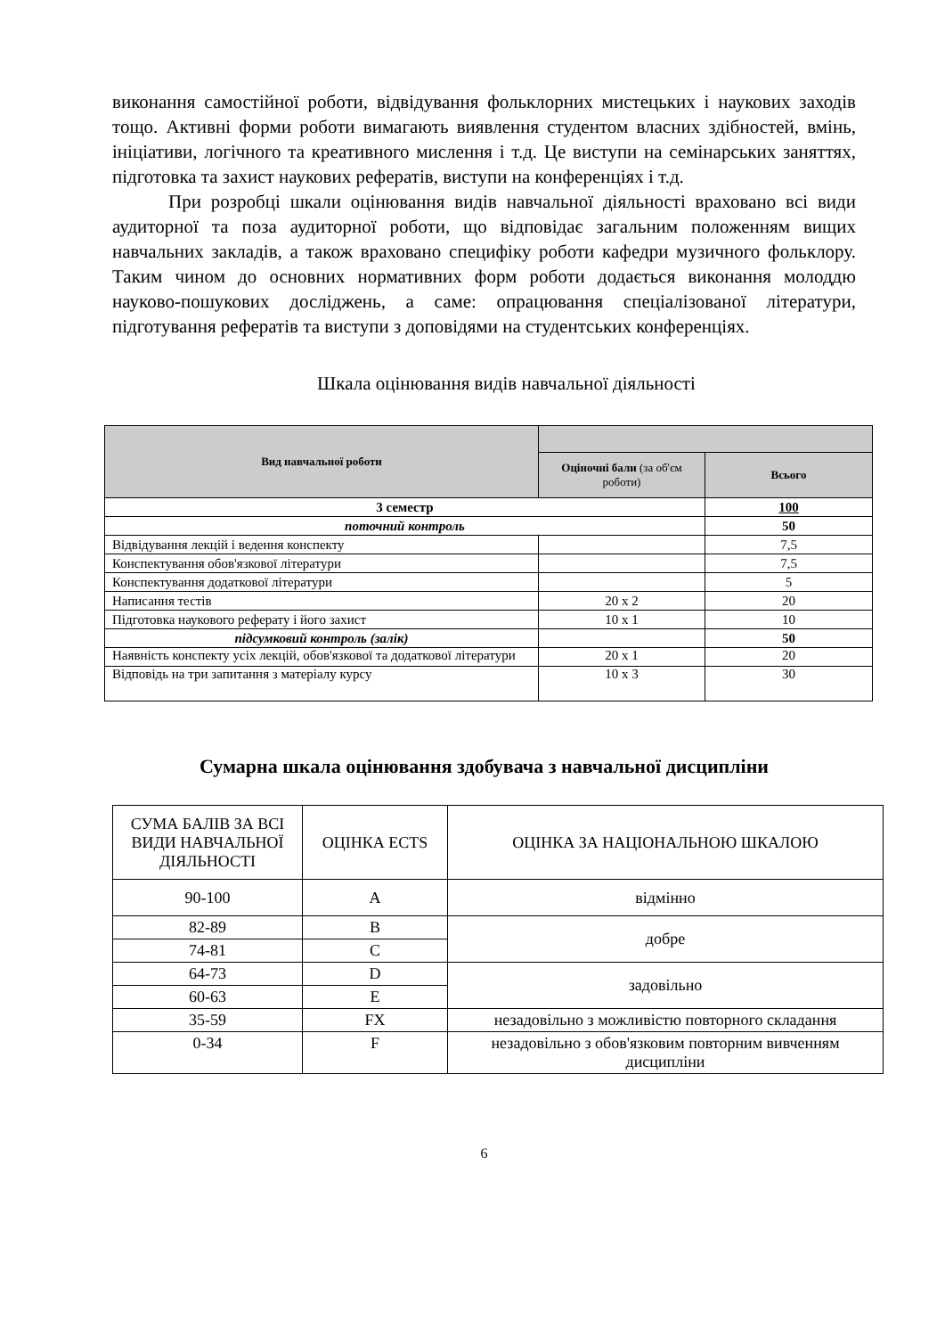виконання самостійної роботи, відвідування фольклорних мистецьких і наукових заходів тощо. Активні форми роботи вимагають виявлення студентом власних здібностей, вмінь, ініціативи, логічного та креативного мислення і т.д. Це виступи на семінарських заняттях, підготовка та захист наукових рефератів, виступи на конференціях і т.д.
При розробці шкали оцінювання видів навчальної діяльності враховано всі види аудиторної та поза аудиторної роботи, що відповідає загальним положенням вищих навчальних закладів, а також враховано специфіку роботи кафедри музичного фольклору. Таким чином до основних нормативних форм роботи додається виконання молоддю науково-пошукових досліджень, а саме: опрацювання спеціалізованої літератури, підготування рефератів та виступи з доповідями на студентських конференціях.
Шкала оцінювання видів навчальної діяльності
| Вид навчальної роботи | | |
| --- | --- | --- |
| | Оціночні бали (за об'єм роботи) | Всього |
| 3 семестр | | 100 |
| поточний контроль | | 50 |
| Відвідування лекцій і ведення конспекту | | 7,5 |
| Конспектування обов'язкової літератури | | 7,5 |
| Конспектування додаткової літератури | | 5 |
| Написання тестів | 20 х 2 | 20 |
| Підготовка наукового реферату і його захист | 10 х 1 | 10 |
| підсумковий контроль (залік) | | 50 |
| Наявність конспекту усіх лекцій, обов'язкової та додаткової літератури | 20 х 1 | 20 |
| Відповідь на три запитання з матеріалу курсу | 10 х 3 | 30 |
Сумарна шкала оцінювання здобувача з навчальної дисципліни
| СУМА БАЛІВ ЗА ВСІ ВИДИ НАВЧАЛЬНОЇ ДІЯЛЬНОСТІ | ОЦІНКА ECTS | ОЦІНКА ЗА НАЦІОНАЛЬНОЮ ШКАЛОЮ |
| 90-100 | A | відмінно |
| 82-89 | B | добре |
| 74-81 | C | |
| 64-73 | D | задовільно |
| 60-63 | E | |
| 35-59 | FX | незадовільно з можливістю повторного складання |
| 0-34 | F | незадовільно з обов'язковим повторним вивченням дисципліни |
6